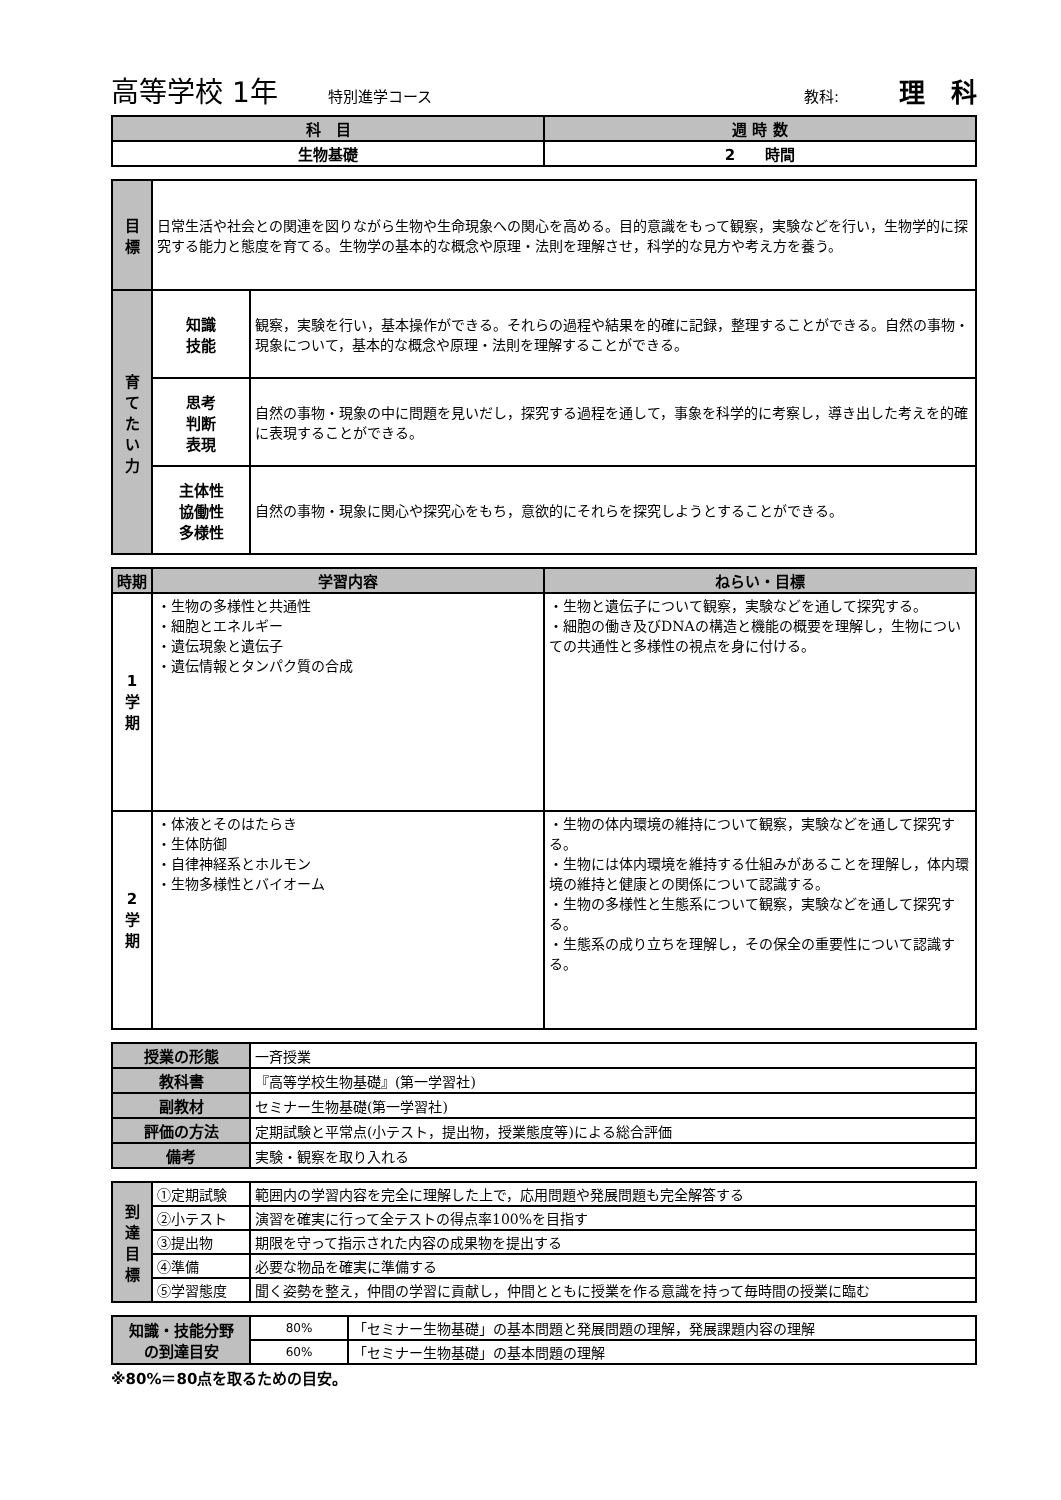高等学校 1年 特別進学コース 教科: 理　科
| 科 目 | 週 時 数 |
| --- | --- |
| 生物基礎 | 2 時間 |
| 目 標 | 日常生活や社会との関連を図りながら生物や生命現象への関心を高める。目的意識をもって観察，実験などを行い，生物学的に探究する能力と態度を育てる。生物学の基本的な概念や原理・法則を理解させ，科学的な見方や考え方を養う。 | |
| 育 て た い 力 | 知識 技能 | 観察，実験を行い，基本操作ができる。それらの過程や結果を的確に記録，整理することができる。自然の事物・現象について，基本的な概念や原理・法則を理解することができる。 |
| | 思考 判断 表現 | 自然の事物・現象の中に問題を見いだし，探究する過程を通して，事象を科学的に考察し，導き出した考えを的確に表現することができる。 |
| | 主体性 協働性 多様性 | 自然の事物・現象に関心や探究心をもち，意欲的にそれらを探究しようとすることができる。 |
| 時期 | 学習内容 | ねらい・目標 |
| --- | --- | --- |
| 1 学 期 | ・生物の多様性と共通性 ・細胞とエネルギー ・遺伝現象と遺伝子 ・遺伝情報とタンパク質の合成 | ・生物と遺伝子について観察，実験などを通して探究する。 ・細胞の働き及びDNAの構造と機能の概要を理解し，生物についての共通性と多様性の視点を身に付ける。 |
| 2 学 期 | ・体液とそのはたらき ・生体防御 ・自律神経系とホルモン ・生物多様性とバイオーム | ・生物の体内環境の維持について観察，実験などを通して探究する。 ・生物には体内環境を維持する仕組みがあることを理解し，体内環境の維持と健康との関係について認識する。 ・生物の多様性と生態系について観察，実験などを通して探究する。 ・生態系の成り立ちを理解し，その保全の重要性について認識する。 |
| 授業の形態 | 一斉授業 |
| 教科書 | 『高等学校生物基礎』(第一学習社) |
| 副教材 | セミナー生物基礎(第一学習社) |
| 評価の方法 | 定期試験と平常点(小テスト，提出物，授業態度等)による総合評価 |
| 備考 | 実験・観察を取り入れる |
| 到 達 目 標 | ①定期試験 | 範囲内の学習内容を完全に理解した上で，応用問題や発展問題も完全解答する |
| | ②小テスト | 演習を確実に行って全テストの得点率100%を目指す |
| | ③提出物 | 期限を守って指示された内容の成果物を提出する |
| | ④準備 | 必要な物品を確実に準備する |
| | ⑤学習態度 | 聞く姿勢を整え，仲間の学習に貢献し，仲間とともに授業を作る意識を持って毎時間の授業に臨む |
| 知識・技能分野 の到達目安 | 80% | 「セミナー生物基礎」の基本問題と発展問題の理解，発展課題内容の理解 |
| | 60% | 「セミナー生物基礎」の基本問題の理解 |
※80%＝80点を取るための目安。